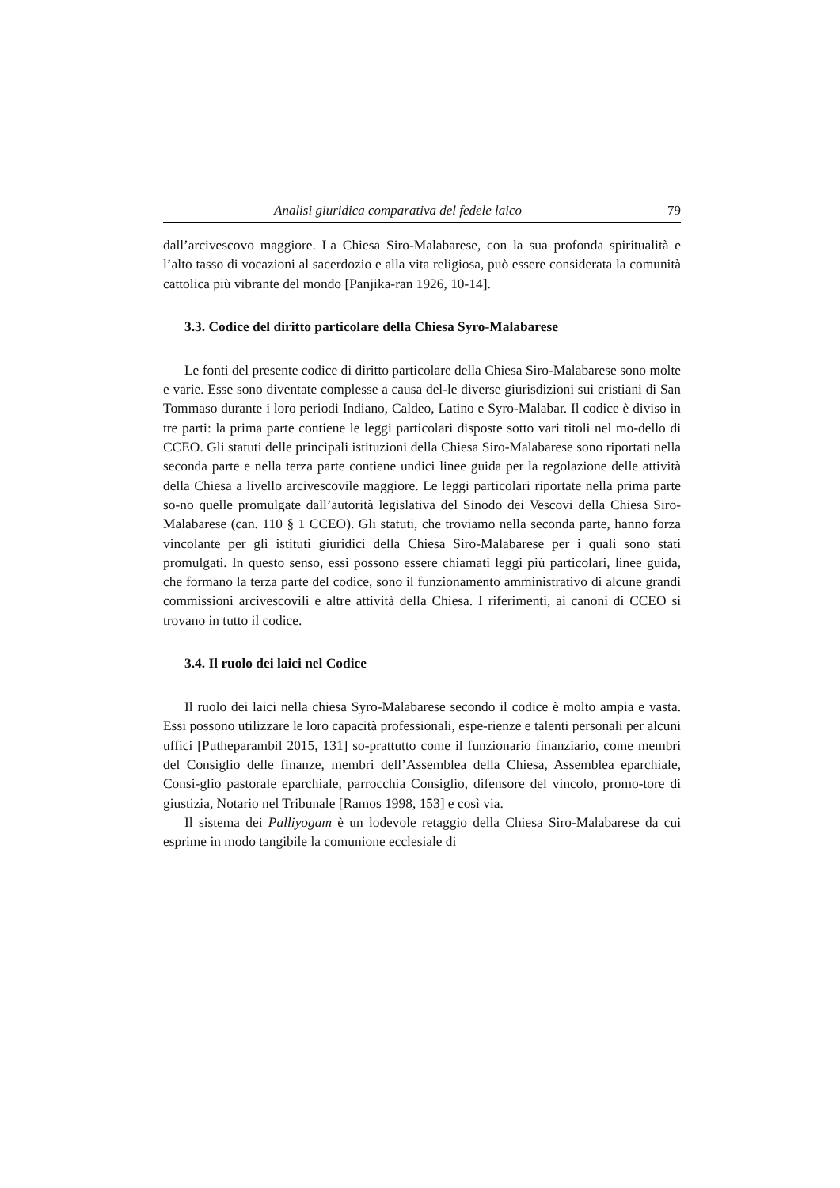Analisi giuridica comparativa del fedele laico 79
dall’arcivescovo maggiore. La Chiesa Siro-Malabarese, con la sua profonda spiritualità e l’alto tasso di vocazioni al sacerdozio e alla vita religiosa, può essere considerata la comunità cattolica più vibrante del mondo [Panjika-ran 1926, 10-14].
3.3. Codice del diritto particolare della Chiesa Syro-Malabarese
Le fonti del presente codice di diritto particolare della Chiesa Siro-Malabarese sono molte e varie. Esse sono diventate complesse a causa del-le diverse giurisdizioni sui cristiani di San Tommaso durante i loro periodi Indiano, Caldeo, Latino e Syro-Malabar. Il codice è diviso in tre parti: la prima parte contiene le leggi particolari disposte sotto vari titoli nel mo-dello di CCEO. Gli statuti delle principali istituzioni della Chiesa Siro-Malabarese sono riportati nella seconda parte e nella terza parte contiene undici linee guida per la regolazione delle attività della Chiesa a livello arcivescovile maggiore. Le leggi particolari riportate nella prima parte so-no quelle promulgate dall’autorità legislativa del Sinodo dei Vescovi della Chiesa Siro-Malabarese (can. 110 § 1 CCEO). Gli statuti, che troviamo nella seconda parte, hanno forza vincolante per gli istituti giuridici della Chiesa Siro-Malabarese per i quali sono stati promulgati. In questo senso, essi possono essere chiamati leggi più particolari, linee guida, che formano la terza parte del codice, sono il funzionamento amministrativo di alcune grandi commissioni arcivescovili e altre attività della Chiesa. I riferimenti, ai canoni di CCEO si trovano in tutto il codice.
3.4. Il ruolo dei laici nel Codice
Il ruolo dei laici nella chiesa Syro-Malabarese secondo il codice è molto ampia e vasta. Essi possono utilizzare le loro capacità professionali, espe-rienze e talenti personali per alcuni uffici [Putheparambil 2015, 131] so-prattutto come il funzionario finanziario, come membri del Consiglio delle finanze, membri dell’Assemblea della Chiesa, Assemblea eparchiale, Consi-glio pastorale eparchiale, parrocchia Consiglio, difensore del vincolo, promo-tore di giustizia, Notario nel Tribunale [Ramos 1998, 153] e così via.
Il sistema dei Palliyogam è un lodevole retaggio della Chiesa Siro-Malabarese da cui esprime in modo tangibile la comunione ecclesiale di